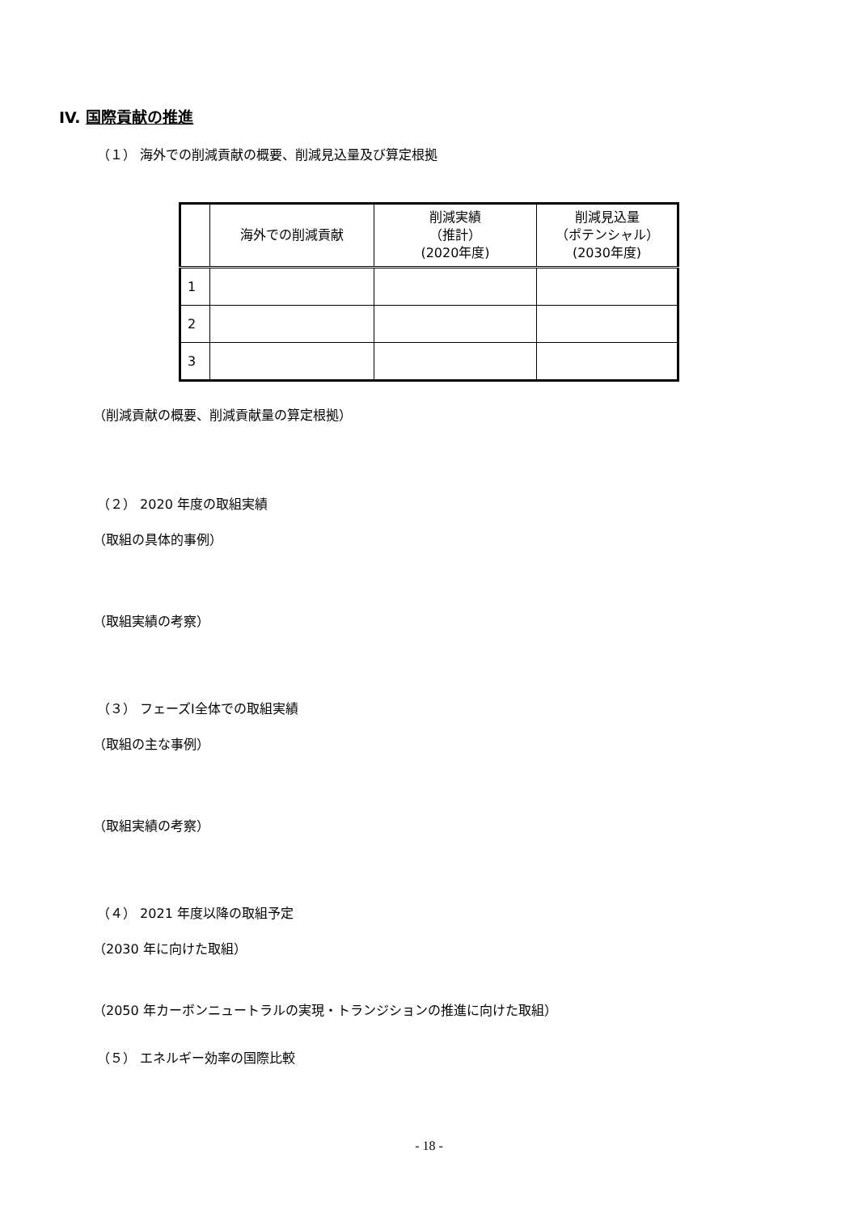IV. 国際貢献の推進
（１） 海外での削減貢献の概要、削減見込量及び算定根拠
| | 海外での削減貢献 | 削減実績 （推計） (2020年度) | 削減見込量 （ポテンシャル） (2030年度) |
| --- | --- | --- | --- |
| 1 | | | |
| 2 | | | |
| 3 | | | |
（削減貢献の概要、削減貢献量の算定根拠）
（２） 2020 年度の取組実績
（取組の具体的事例）
（取組実績の考察）
（３） フェーズⅠ全体での取組実績
（取組の主な事例）
（取組実績の考察）
（４） 2021 年度以降の取組予定
（2030 年に向けた取組）
（2050 年カーボンニュートラルの実現・トランジションの推進に向けた取組）
（５） エネルギー効率の国際比較
- 18 -